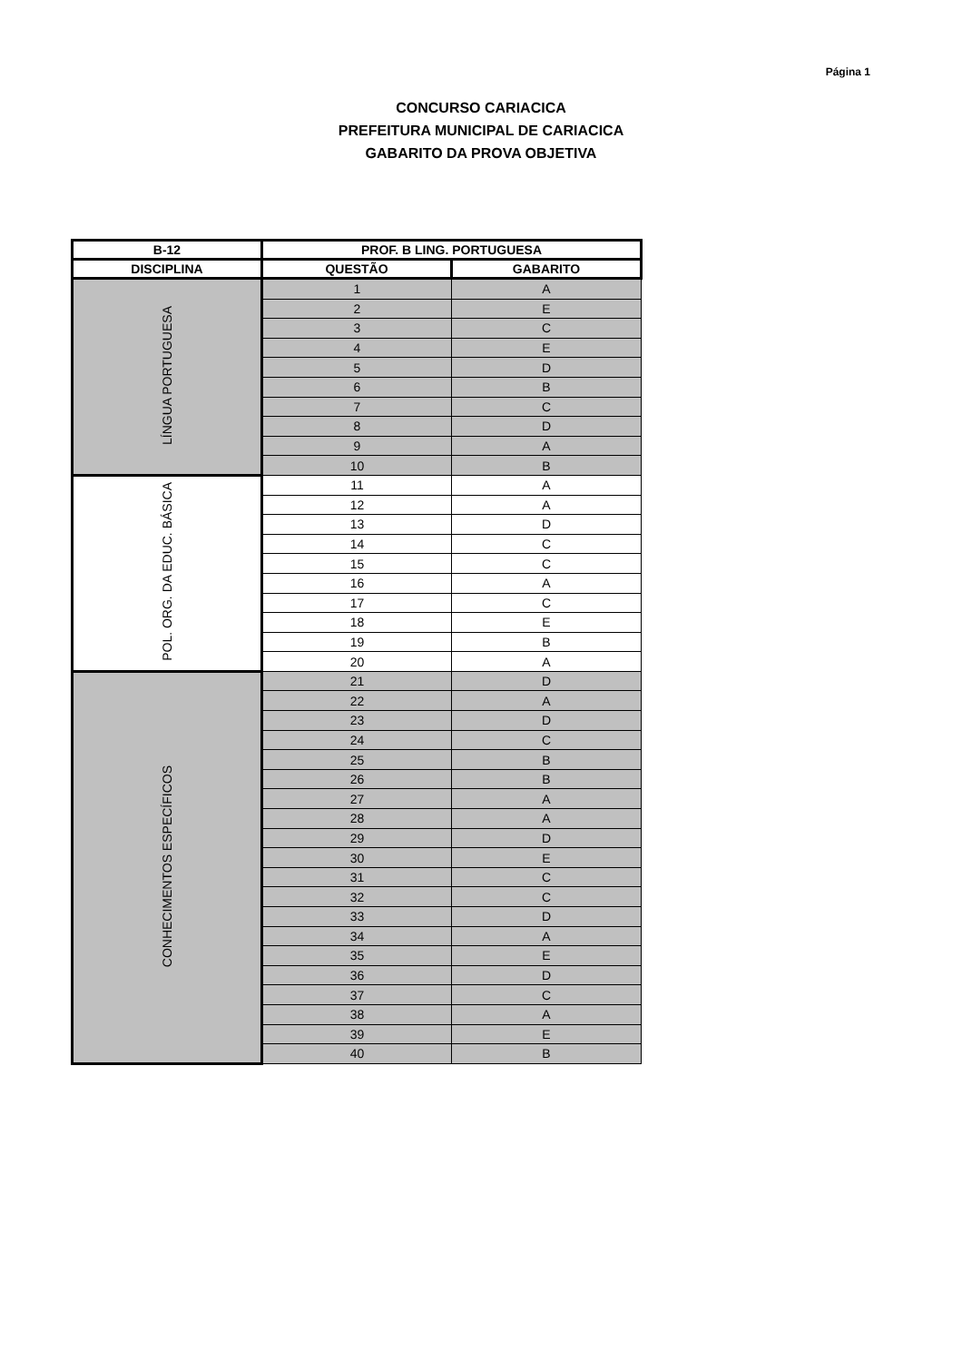Página 1
CONCURSO CARIACICA
PREFEITURA MUNICIPAL DE CARIACICA
GABARITO DA PROVA OBJETIVA
| B-12 | PROF. B LING. PORTUGUESA | |
| --- | --- | --- |
| DISCIPLINA | QUESTÃO | GABARITO |
| LÍNGUA PORTUGUESA | 1 | A |
| | 2 | E |
| | 3 | C |
| | 4 | E |
| | 5 | D |
| | 6 | B |
| | 7 | C |
| | 8 | D |
| | 9 | A |
| | 10 | B |
| POL. ORG. DA EDUC. BÁSICA | 11 | A |
| | 12 | A |
| | 13 | D |
| | 14 | C |
| | 15 | C |
| | 16 | A |
| | 17 | C |
| | 18 | E |
| | 19 | B |
| | 20 | A |
| CONHECIMENTOS ESPECÍFICOS | 21 | D |
| | 22 | A |
| | 23 | D |
| | 24 | C |
| | 25 | B |
| | 26 | B |
| | 27 | A |
| | 28 | A |
| | 29 | D |
| | 30 | E |
| | 31 | C |
| | 32 | C |
| | 33 | D |
| | 34 | A |
| | 35 | E |
| | 36 | D |
| | 37 | C |
| | 38 | A |
| | 39 | E |
| | 40 | B |